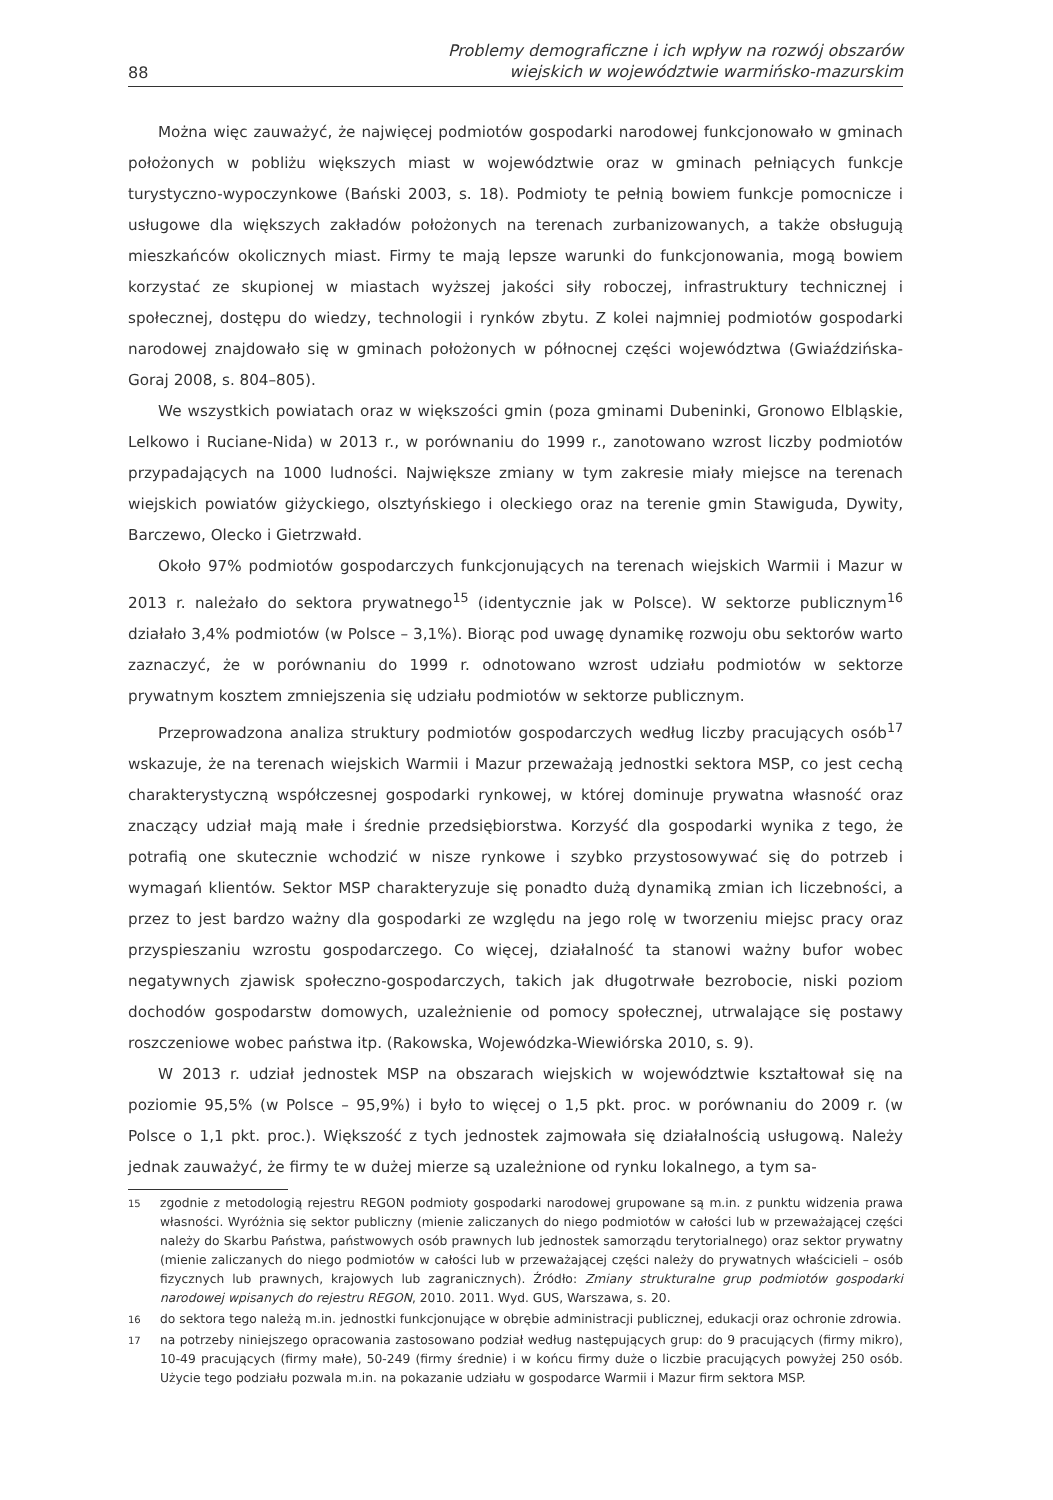88 Problemy demograficzne i ich wpływ na rozwój obszarów
wiejskich w województwie warmińsko-mazurskim
Można więc zauważyć, że najwięcej podmiotów gospodarki narodowej funkcjonowało w gminach położonych w pobliżu większych miast w województwie oraz w gminach pełniących funkcje turystyczno-wypoczynkowe (Bański 2003, s. 18). Podmioty te pełnią bowiem funkcje pomocnicze i usługowe dla większych zakładów położonych na terenach zurbanizowanych, a także obsługują mieszkańców okolicznych miast. Firmy te mają lepsze warunki do funkcjonowania, mogą bowiem korzystać ze skupionej w miastach wyższej jakości siły roboczej, infrastruktury technicznej i społecznej, dostępu do wiedzy, technologii i rynków zbytu. Z kolei najmniej podmiotów gospodarki narodowej znajdowało się w gminach położonych w północnej części województwa (Gwiaździńska-Goraj 2008, s. 804–805).
We wszystkich powiatach oraz w większości gmin (poza gminami Dubeninki, Gronowo Elbląskie, Lelkowo i Ruciane-Nida) w 2013 r., w porównaniu do 1999 r., zanotowano wzrost liczby podmiotów przypadających na 1000 ludności. Największe zmiany w tym zakresie miały miejsce na terenach wiejskich powiatów giżyckiego, olsztyńskiego i oleckiego oraz na terenie gmin Stawiguda, Dywity, Barczewo, Olecko i Gietrzwałd.
Około 97% podmiotów gospodarczych funkcjonujących na terenach wiejskich Warmii i Mazur w 2013 r. należało do sektora prywatnego<sup>15</sup> (identycznie jak w Polsce). W sektorze publicznym<sup>16</sup> działało 3,4% podmiotów (w Polsce – 3,1%). Biorąc pod uwagę dynamikę rozwoju obu sektorów warto zaznaczyć, że w porównaniu do 1999 r. odnotowano wzrost udziału podmiotów w sektorze prywatnym kosztem zmniejszenia się udziału podmiotów w sektorze publicznym.
Przeprowadzona analiza struktury podmiotów gospodarczych według liczby pracujących osób<sup>17</sup> wskazuje, że na terenach wiejskich Warmii i Mazur przeważają jednostki sektora MSP, co jest cechą charakterystyczną współczesnej gospodarki rynkowej, w której dominuje prywatna własność oraz znaczący udział mają małe i średnie przedsiębiorstwa. Korzyść dla gospodarki wynika z tego, że potrafią one skutecznie wchodzić w nisze rynkowe i szybko przystosowywać się do potrzeb i wymagań klientów. Sektor MSP charakteryzuje się ponadto dużą dynamiką zmian ich liczebności, a przez to jest bardzo ważny dla gospodarki ze względu na jego rolę w tworzeniu miejsc pracy oraz przyspieszaniu wzrostu gospodarczego. Co więcej, działalność ta stanowi ważny bufor wobec negatywnych zjawisk społeczno-gospodarczych, takich jak długotrwałe bezrobocie, niski poziom dochodów gospodarstw domowych, uzależnienie od pomocy społecznej, utrwalające się postawy roszczeniowe wobec państwa itp. (Rakowska, Wojewódzka-Wiewiórska 2010, s. 9).
W 2013 r. udział jednostek MSP na obszarach wiejskich w województwie kształtował się na poziomie 95,5% (w Polsce – 95,9%) i było to więcej o 1,5 pkt. proc. w porównaniu do 2009 r. (w Polsce o 1,1 pkt. proc.). Większość z tych jednostek zajmowała się działalnością usługową. Należy jednak zauważyć, że firmy te w dużej mierze są uzależnione od rynku lokalnego, a tym sa-
15 zgodnie z metodologią rejestru REGON podmioty gospodarki narodowej grupowane są m.in. z punktu widzenia prawa własności. Wyróżnia się sektor publiczny (mienie zaliczanych do niego podmiotów w całości lub w przeważającej części należy do Skarbu Państwa, państwowych osób prawnych lub jednostek samorządu terytorialnego) oraz sektor prywatny (mienie zaliczanych do niego podmiotów w całości lub w przeważającej części należy do prywatnych właścicieli – osób fizycznych lub prawnych, krajowych lub zagranicznych). Źródło: Zmiany strukturalne grup podmiotów gospodarki narodowej wpisanych do rejestru REGON, 2010. 2011. Wyd. GUS, Warszawa, s. 20.
16 do sektora tego należą m.in. jednostki funkcjonujące w obrębie administracji publicznej, edukacji oraz ochronie zdrowia.
17 na potrzeby niniejszego opracowania zastosowano podział według następujących grup: do 9 pracujących (firmy mikro), 10-49 pracujących (firmy małe), 50-249 (firmy średnie) i w końcu firmy duże o liczbie pracujących powyżej 250 osób. Użycie tego podziału pozwala m.in. na pokazanie udziału w gospodarce Warmii i Mazur firm sektora MSP.